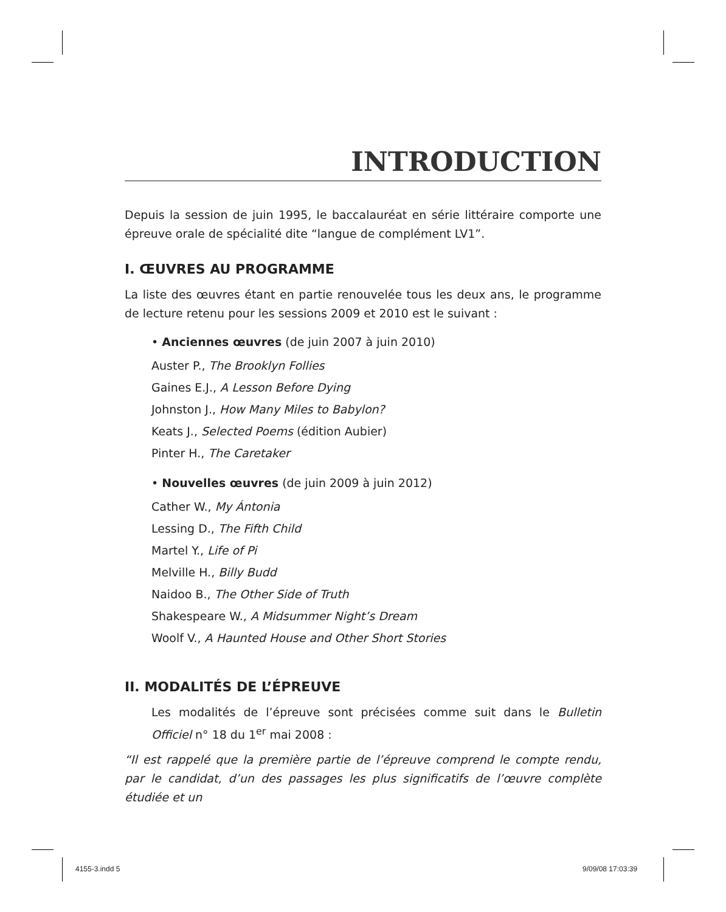INTRODUCTION
Depuis la session de juin 1995, le baccalauréat en série littéraire comporte une épreuve orale de spécialité dite “langue de complément LV1”.
I. ŒUVRES AU PROGRAMME
La liste des œuvres étant en partie renouvelée tous les deux ans, le programme de lecture retenu pour les sessions 2009 et 2010 est le suivant :
• Anciennes œuvres (de juin 2007 à juin 2010)
Auster P., The Brooklyn Follies
Gaines E.J., A Lesson Before Dying
Johnston J., How Many Miles to Babylon?
Keats J., Selected Poems (édition Aubier)
Pinter H., The Caretaker
• Nouvelles œuvres (de juin 2009 à juin 2012)
Cather W., My Ántonia
Lessing D., The Fifth Child
Martel Y., Life of Pi
Melville H., Billy Budd
Naidoo B., The Other Side of Truth
Shakespeare W., A Midsummer Night’s Dream
Woolf V., A Haunted House and Other Short Stories
II. MODALITÉS DE L’ÉPREUVE
Les modalités de l’épreuve sont précisées comme suit dans le Bulletin Officiel n° 18 du 1<sup>er</sup> mai 2008 :
“Il est rappelé que la première partie de l’épreuve comprend le compte rendu, par le candidat, d’un des passages les plus significatifs de l’œuvre complète étudiée et un
4155-3.indd 5 9/09/08 17:03:39